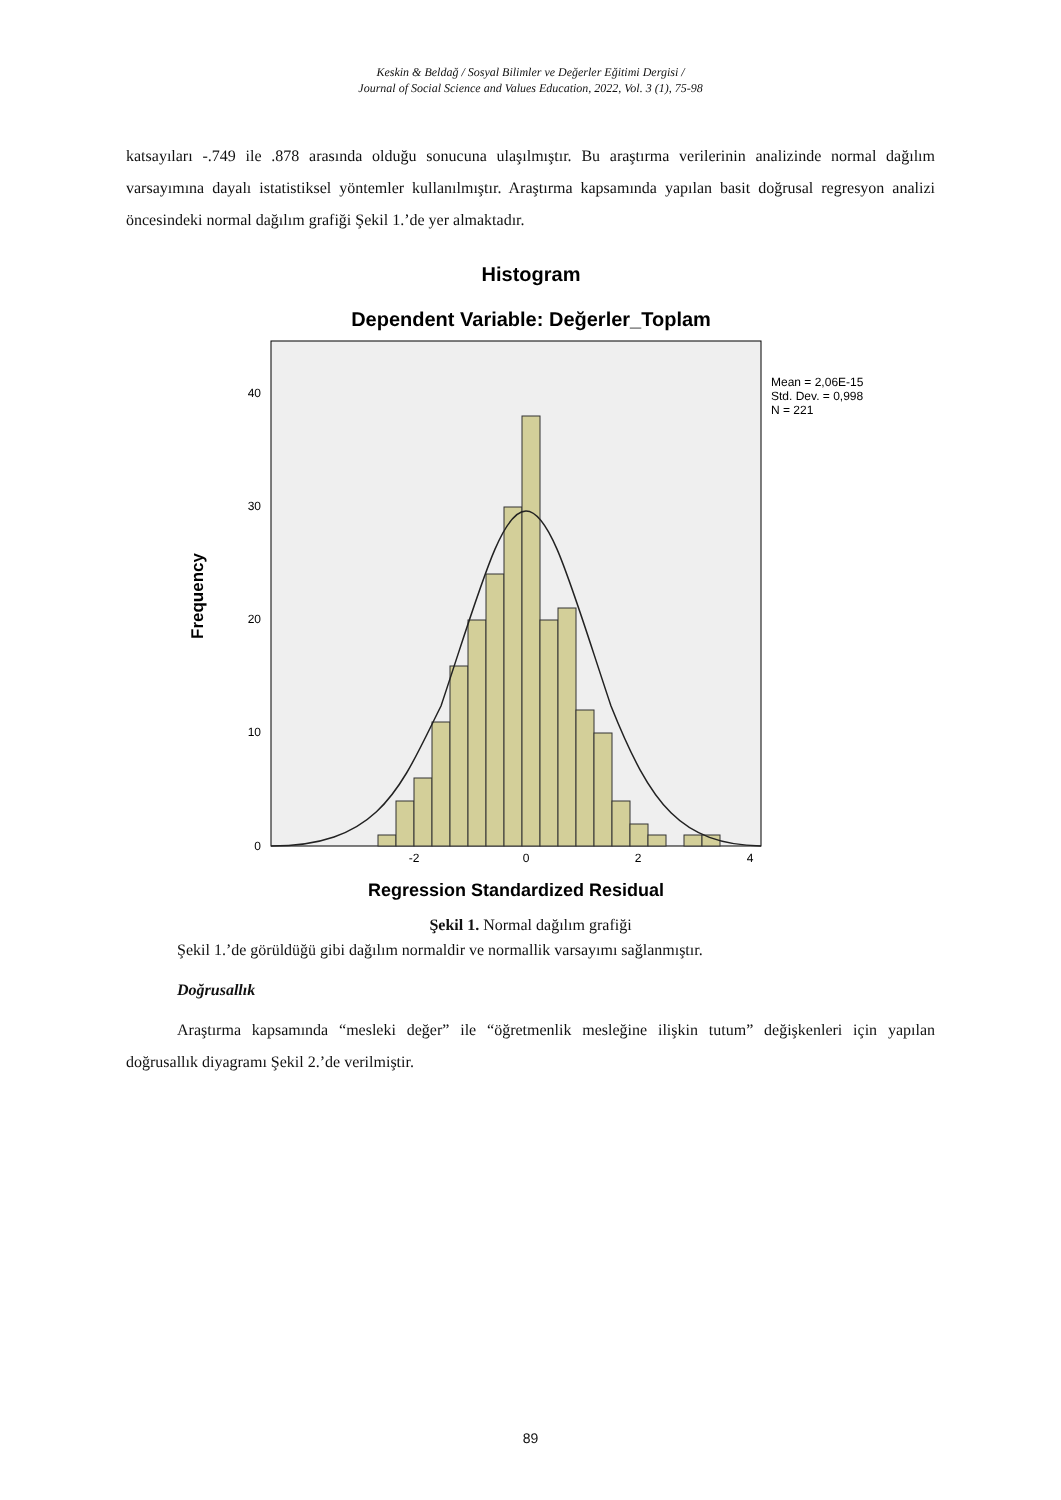Keskin & Beldağ / Sosyal Bilimler ve Değerler Eğitimi Dergisi /
Journal of Social Science and Values Education, 2022, Vol. 3 (1), 75-98
katsayıları -.749 ile .878 arasında olduğu sonucuna ulaşılmıştır. Bu araştırma verilerinin analizinde normal dağılım varsayımına dayalı istatistiksel yöntemler kullanılmıştır. Araştırma kapsamında yapılan basit doğrusal regresyon analizi öncesindeki normal dağılım grafiği Şekil 1.’de yer almaktadır.
Histogram
Dependent Variable: Değerler_Toplam
0
10
20
30
40
-2
0
2
4
Frequency
Regression Standardized Residual
Mean = 2,06E-15
Std. Dev. = 0,998
N = 221
Şekil 1. Normal dağılım grafiği
Şekil 1.’de görüldüğü gibi dağılım normaldir ve normallik varsayımı sağlanmıştır.
Doğrusallık
Araştırma kapsamında “mesleki değer” ile “öğretmenlik mesleğine ilişkin tutum” değişkenleri için yapılan doğrusallık diyagramı Şekil 2.’de verilmiştir.
89